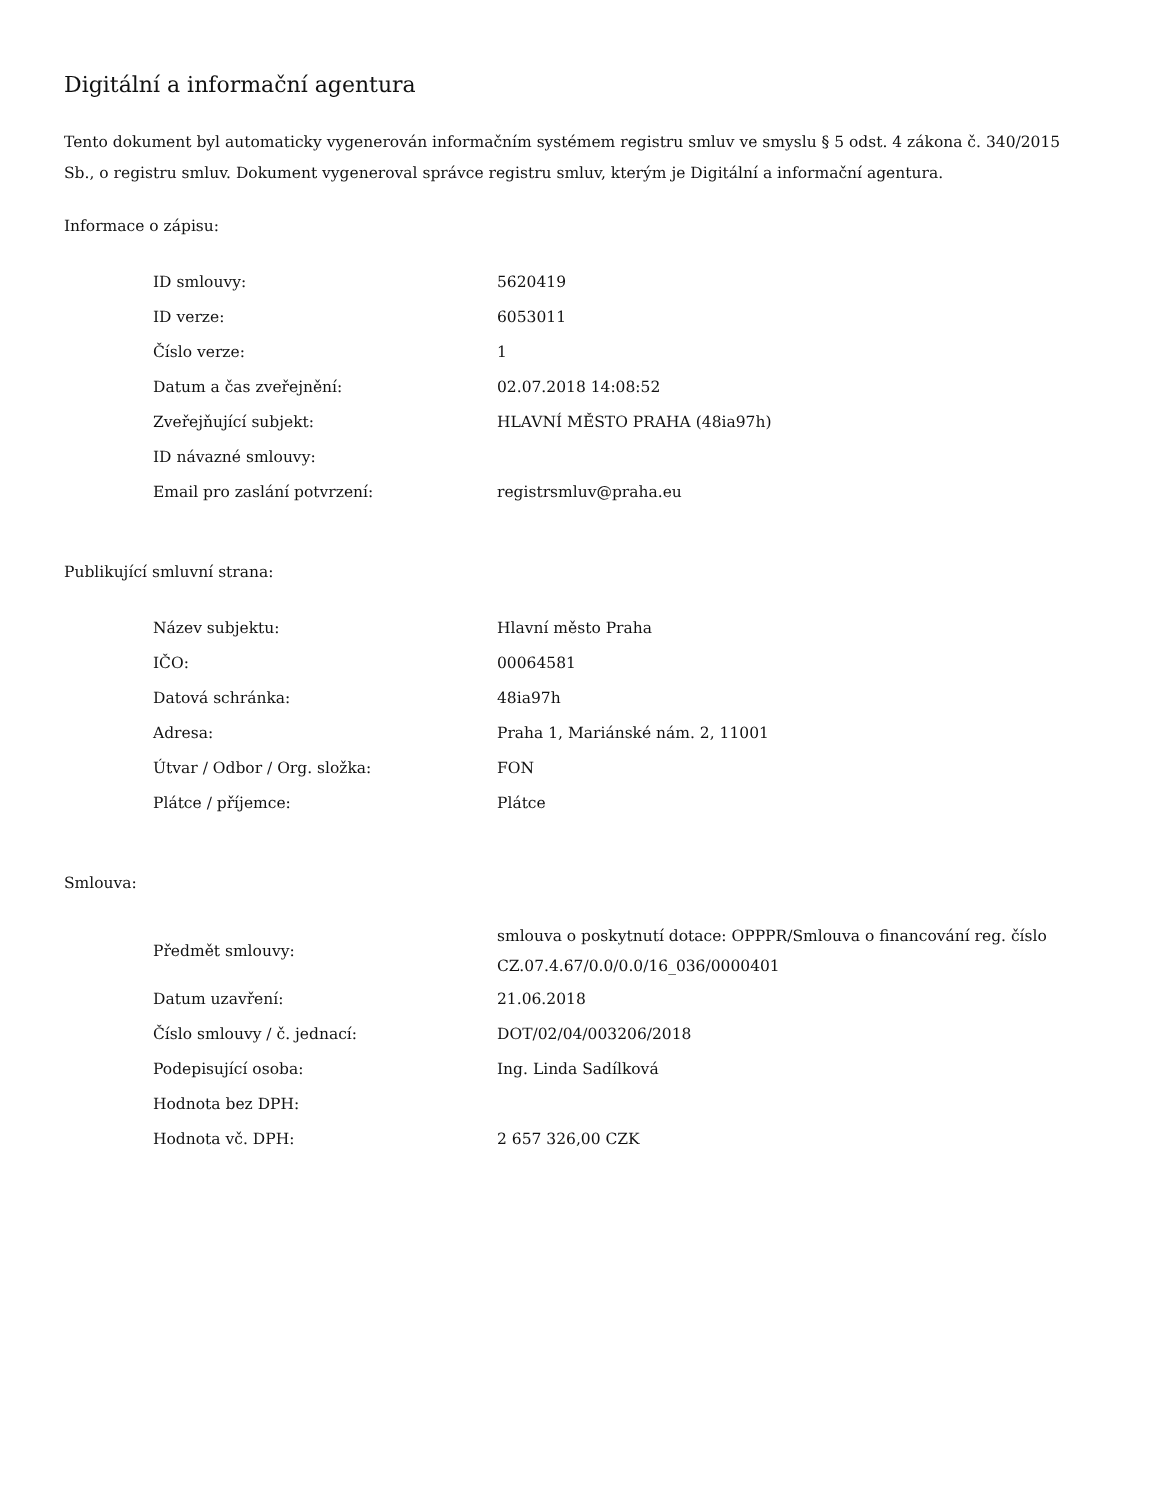Digitální a informační agentura
Tento dokument byl automaticky vygenerován informačním systémem registru smluv ve smyslu § 5 odst. 4 zákona č. 340/2015 Sb., o registru smluv. Dokument vygeneroval správce registru smluv, kterým je Digitální a informační agentura.
Informace o zápisu:
| ID smlouvy: | 5620419 |
| ID verze: | 6053011 |
| Číslo verze: | 1 |
| Datum a čas zveřejnění: | 02.07.2018 14:08:52 |
| Zveřejňující subjekt: | HLAVNÍ MĚSTO PRAHA (48ia97h) |
| ID návazné smlouvy: | |
| Email pro zaslání potvrzení: | registrsmluv@praha.eu |
Publikující smluvní strana:
| Název subjektu: | Hlavní město Praha |
| IČO: | 00064581 |
| Datová schránka: | 48ia97h |
| Adresa: | Praha 1, Mariánské nám. 2, 11001 |
| Útvar / Odbor / Org. složka: | FON |
| Plátce / příjemce: | Plátce |
Smlouva:
| Předmět smlouvy: | smlouva o poskytnutí dotace: OPPPR/Smlouva o financování reg. číslo CZ.07.4.67/0.0/0.0/16_036/0000401 |
| Datum uzavření: | 21.06.2018 |
| Číslo smlouvy / č. jednací: | DOT/02/04/003206/2018 |
| Podepisující osoba: | Ing. Linda Sadílková |
| Hodnota bez DPH: | |
| Hodnota vč. DPH: | 2 657 326,00 CZK |